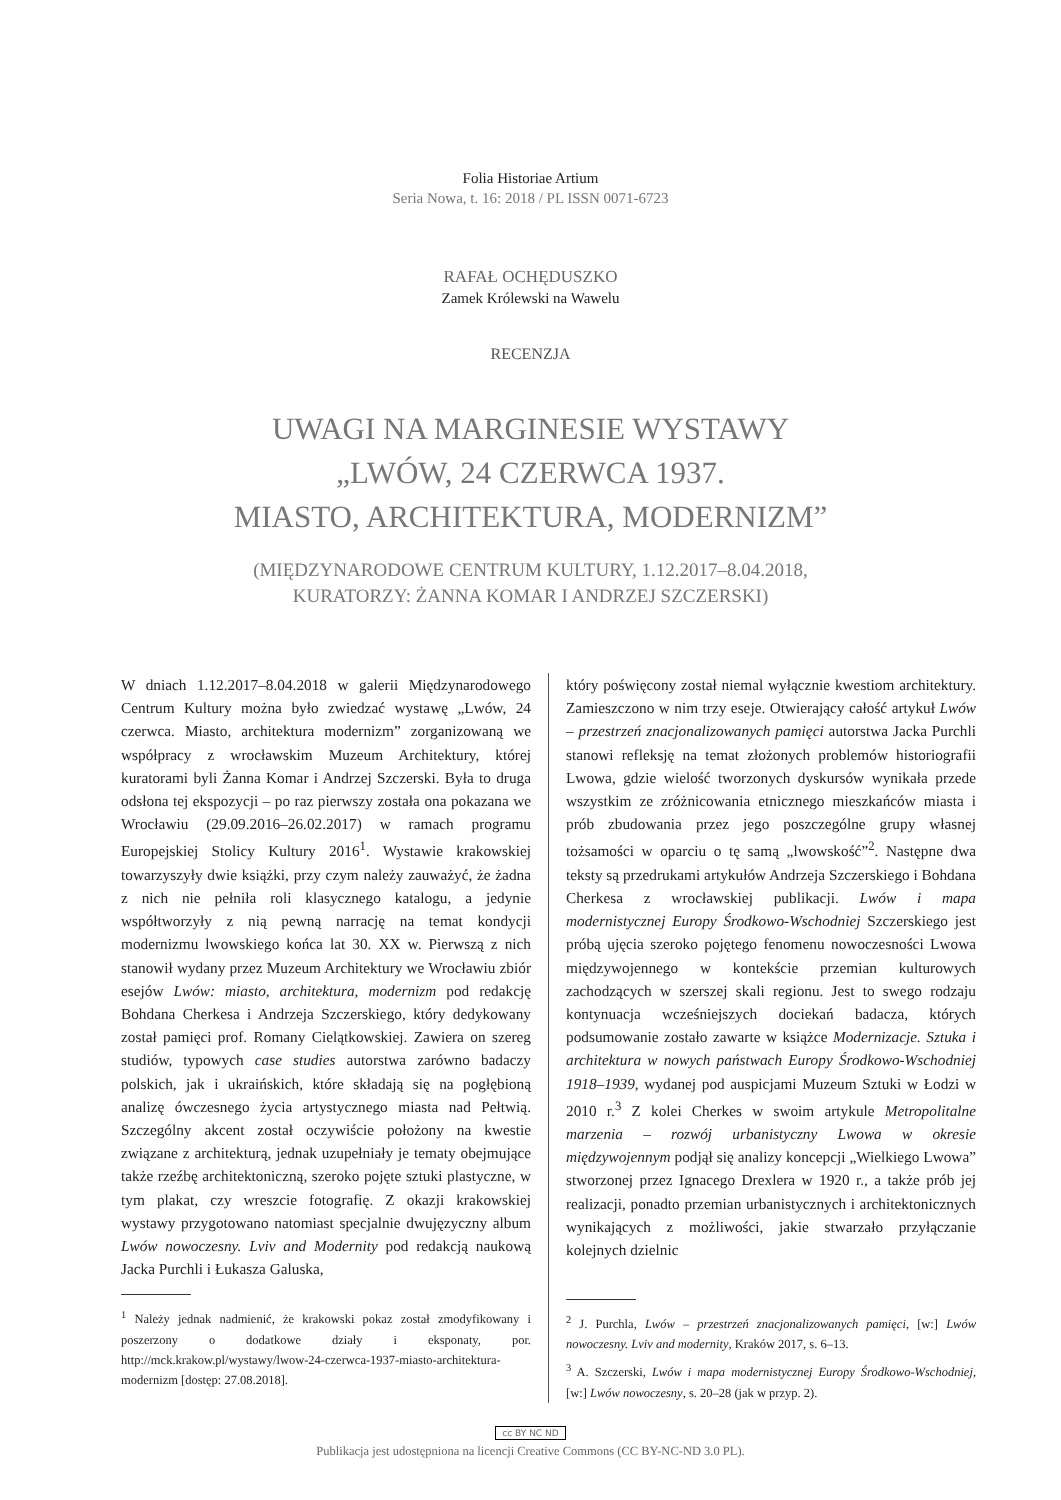Folia Historiae Artium
Seria Nowa, t. 16: 2018 / PL ISSN 0071-6723
RAFAŁ OCHĘDUSZKO
Zamek Królewski na Wawelu
RECENZJA
UWAGI NA MARGINESIE WYSTAWY
„LWÓW, 24 CZERWCA 1937.
MIASTO, ARCHITEKTURA, MODERNIZM”
(MIĘDZYNARODOWE CENTRUM KULTURY, 1.12.2017–8.04.2018,
KURATORZY: ŻANNA KOMAR I ANDRZEJ SZCZERSKI)
W dniach 1.12.2017–8.04.2018 w galerii Międzynarodowego Centrum Kultury można było zwiedzać wystawę „Lwów, 24 czerwca. Miasto, architektura modernizm” zorganizowaną we współpracy z wrocławskim Muzeum Architektury, której kuratorami byli Żanna Komar i Andrzej Szczerski. Była to druga odsłona tej ekspozycji – po raz pierwszy została ona pokazana we Wrocławiu (29.09.2016–26.02.2017) w ramach programu Europejskiej Stolicy Kultury 2016<sup>1</sup>. Wystawie krakowskiej towarzyszyły dwie książki, przy czym należy zauważyć, że żadna z nich nie pełniła roli klasycznego katalogu, a jedynie współtworzyły z nią pewną narrację na temat kondycji modernizmu lwowskiego końca lat 30. XX w. Pierwszą z nich stanowił wydany przez Muzeum Architektury we Wrocławiu zbiór esejów Lwów: miasto, architektura, modernizm pod redakcję Bohdana Cherkesa i Andrzeja Szczerskiego, który dedykowany został pamięci prof. Romany Cielątkowskiej. Zawiera on szereg studiów, typowych case studies autorstwa zarówno badaczy polskich, jak i ukraińskich, które składają się na pogłębioną analizę ówczesnego życia artystycznego miasta nad Pełtwią. Szczególny akcent został oczywiście położony na kwestie związane z architekturą, jednak uzupełniały je tematy obejmujące także rzeźbę architektoniczną, szeroko pojęte sztuki plastyczne, w tym plakat, czy wreszcie fotografię. Z okazji krakowskiej wystawy przygotowano natomiast specjalnie dwujęzyczny album Lwów nowoczesny. Lviv and Modernity pod redakcją naukową Jacka Purchli i Łukasza Galuska,
<sup>1</sup> Należy jednak nadmienić, że krakowski pokaz został zmodyfikowany i poszerzony o dodatkowe działy i eksponaty, por. http://mck.krakow.pl/wystawy/lwow-24-czerwca-1937-miasto-architektura-modernizm [dostęp: 27.08.2018].
który poświęcony został niemal wyłącznie kwestiom architektury. Zamieszczono w nim trzy eseje. Otwierający całość artykuł Lwów – przestrzeń znacjonalizowanych pamięci autorstwa Jacka Purchli stanowi refleksję na temat złożonych problemów historiografii Lwowa, gdzie wielość tworzonych dyskursów wynikała przede wszystkim ze zróżnicowania etnicznego mieszkańców miasta i prób zbudowania przez jego poszczególne grupy własnej tożsamości w oparciu o tę samą „lwowskość”<sup>2</sup>. Następne dwa teksty są przedrukami artykułów Andrzeja Szczerskiego i Bohdana Cherkesa z wrocławskiej publikacji. Lwów i mapa modernistycznej Europy Środkowo-Wschodniej Szczerskiego jest próbą ujęcia szeroko pojętego fenomenu nowoczesności Lwowa międzywojennego w kontekście przemian kulturowych zachodzących w szerszej skali regionu. Jest to swego rodzaju kontynuacja wcześniejszych dociekań badacza, których podsumowanie zostało zawarte w książce Modernizacje. Sztuka i architektura w nowych państwach Europy Środkowo-Wschodniej 1918–1939, wydanej pod auspicjami Muzeum Sztuki w Łodzi w 2010 r.<sup>3</sup> Z kolei Cherkes w swoim artykule Metropolitalne marzenia – rozwój urbanistyczny Lwowa w okresie międzywojennym podjął się analizy koncepcji „Wielkiego Lwowa” stworzonej przez Ignacego Drexlera w 1920 r., a także prób jej realizacji, ponadto przemian urbanistycznych i architektonicznych wynikających z możliwości, jakie stwarzało przyłączanie kolejnych dzielnic
<sup>2</sup> J. Purchla, Lwów – przestrzeń znacjonalizowanych pamięci, [w:] Lwów nowoczesny. Lviv and modernity, Kraków 2017, s. 6–13.
<sup>3</sup> A. Szczerski, Lwów i mapa modernistycznej Europy Środkowo-Wschodniej, [w:] Lwów nowoczesny, s. 20–28 (jak w przyp. 2).
cc BY NC ND
Publikacja jest udostępniona na licencji Creative Commons (CC BY-NC-ND 3.0 PL).